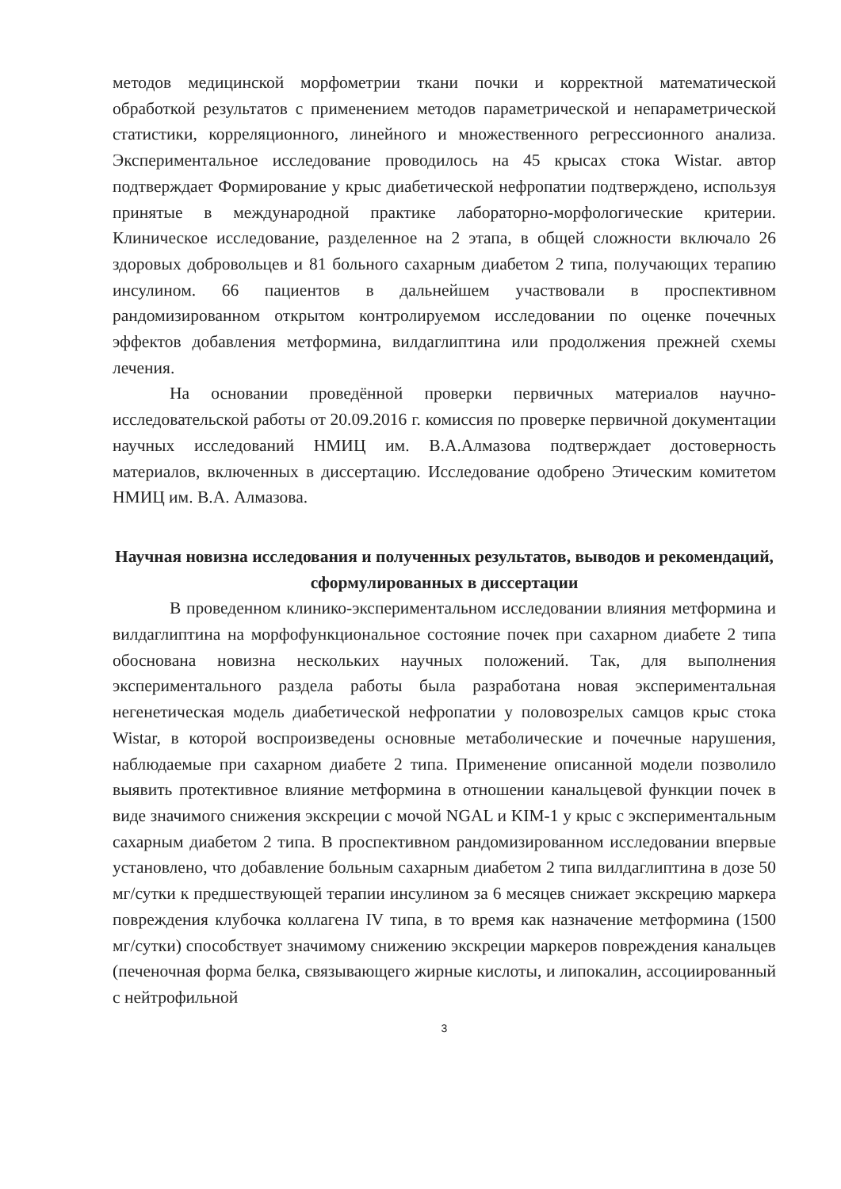методов медицинской морфометрии ткани почки и корректной математической обработкой результатов с применением методов параметрической и непараметрической статистики, корреляционного, линейного и множественного регрессионного анализа. Экспериментальное исследование проводилось на 45 крысах стока Wistar. автор подтверждает Формирование у крыс диабетической нефропатии подтверждено, используя принятые в международной практике лабораторно-морфологические критерии. Клиническое исследование, разделенное на 2 этапа, в общей сложности включало 26 здоровых добровольцев и 81 больного сахарным диабетом 2 типа, получающих терапию инсулином. 66 пациентов в дальнейшем участвовали в проспективном рандомизированном открытом контролируемом исследовании по оценке почечных эффектов добавления метформина, вилдаглиптина или продолжения прежней схемы лечения.
На основании проведённой проверки первичных материалов научно-исследовательской работы от 20.09.2016 г. комиссия по проверке первичной документации научных исследований НМИЦ им. В.А.Алмазова подтверждает достоверность материалов, включенных в диссертацию. Исследование одобрено Этическим комитетом НМИЦ им. В.А. Алмазова.
Научная новизна исследования и полученных результатов, выводов и рекомендаций, сформулированных в диссертации
В проведенном клинико-экспериментальном исследовании влияния метформина и вилдаглиптина на морфофункциональное состояние почек при сахарном диабете 2 типа обоснована новизна нескольких научных положений. Так, для выполнения экспериментального раздела работы была разработана новая экспериментальная негенетическая модель диабетической нефропатии у половозрелых самцов крыс стока Wistar, в которой воспроизведены основные метаболические и почечные нарушения, наблюдаемые при сахарном диабете 2 типа. Применение описанной модели позволило выявить протективное влияние метформина в отношении канальцевой функции почек в виде значимого снижения экскреции с мочой NGAL и KIM-1 у крыс с экспериментальным сахарным диабетом 2 типа. В проспективном рандомизированном исследовании впервые установлено, что добавление больным сахарным диабетом 2 типа вилдаглиптина в дозе 50 мг/сутки к предшествующей терапии инсулином за 6 месяцев снижает экскрецию маркера повреждения клубочка коллагена IV типа, в то время как назначение метформина (1500 мг/сутки) способствует значимому снижению экскреции маркеров повреждения канальцев (печеночная форма белка, связывающего жирные кислоты, и липокалин, ассоциированный с нейтрофильной
3